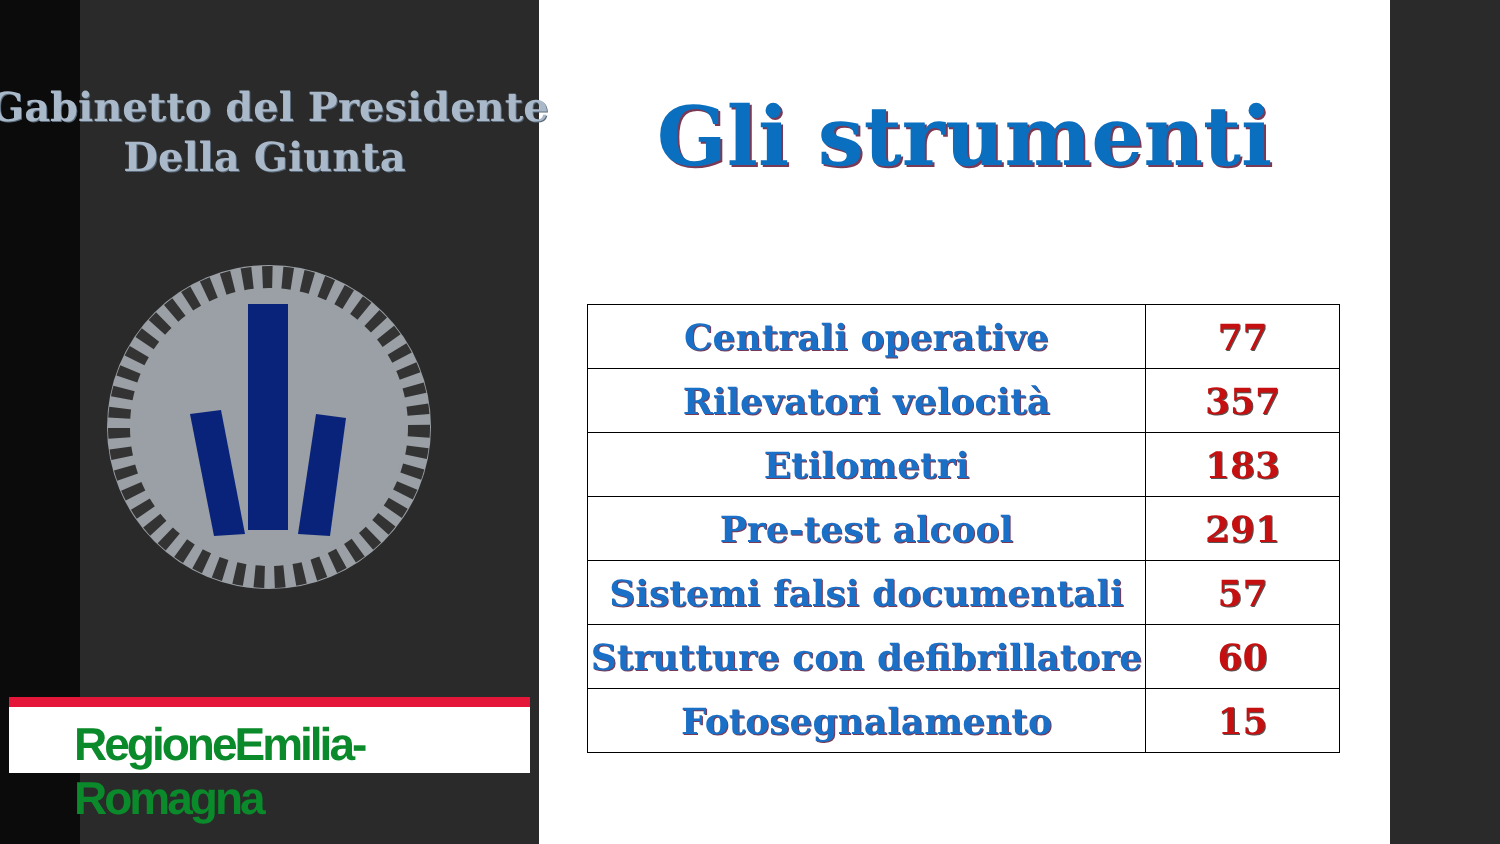Gabinetto del Presidente
Della Giunta
RegioneEmilia-Romagna
Gli strumenti
| Centrali operative | 77 |
| Rilevatori velocità | 357 |
| Etilometri | 183 |
| Pre-test alcool | 291 |
| Sistemi falsi documentali | 57 |
| Strutture con defibrillatore | 60 |
| Fotosegnalamento | 15 |